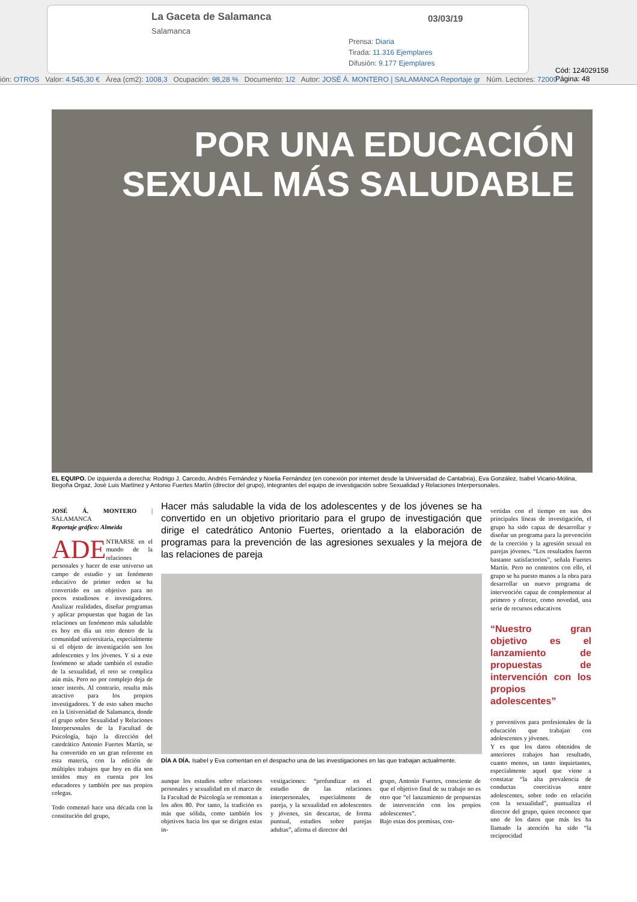La Gaceta de Salamanca
Salamanca
03/03/19
Prensa: Diaria
Tirada: 11.316 Ejemplares
Difusión: 9.177 Ejemplares
Cód: 124029158 Página: 48
ión: OTROS Valor: 4.545,30 € Área (cm2): 1008,3 Ocupación: 98,28 % Documento: 1/2 Autor: JOSÉ Á. MONTERO | SALAMANCA Reportaje gr Núm. Lectores: 72000
POR UNA EDUCACIÓN
SEXUAL MÁS SALUDABLE
EL EQUIPO. De izquierda a derecha: Rodrigo J. Carcedo, Andrés Fernández y Noelia Fernández (en conexión por internet desde la Universidad de Cantabria), Eva González, Isabel Vicario-Molina, Begoña Orgaz, José Luis Martínez y Antonio Fuertes Martín (director del grupo), integrantes del equipo de investigación sobre Sexualidad y Relaciones Interpersonales.
JOSÉ Á. MONTERO | SALAMANCA
Reportaje gráfico: Almeida
ADE NTRARSE en el mundo de la relaciones personales y hacer de este universo un campo de estudio y un fenómeno educativo de primer orden se ha convertido en un objetivo para no pocos estudiosos e investigadores. Analizar realidades, diseñar programas y aplicar propuestas que hagan de las relaciones un fenómeno más saludable es hoy en día un reto dentro de la comunidad universitaria, especialmente si el objeto de investigación son los adolescentes y los jóvenes. Y si a este fenómeno se añade también el estudio de la sexualidad, el reto se complica aún más. Pero no por complejo deja de tener interés. Al contrario, resulta más atractivo para los propios investigadores. Y de esto saben mucho en la Universidad de Salamanca, donde el grupo sobre Sexualidad y Relaciones Interpersonales de la Facultad de Psicología, bajo la dirección del catedrático Antonio Fuertes Martín, se ha convertido en un gran referente en esta materia, con la edición de múltiples trabajos que hoy en día son tenidos muy en cuenta por los educadores y también por sus propios colegas.
Todo comenzó hace una década con la constitución del grupo,
Hacer más saludable la vida de los adolescentes y de los jóvenes se ha convertido en un objetivo prioritario para el grupo de investigación que dirige el catedrático Antonio Fuertes, orientado a la elaboración de programas para la prevención de las agresiones sexuales y la mejora de las relaciones de pareja
DÍA A DÍA. Isabel y Eva comentan en el despacho una de las investigaciones en las que trabajan actualmente.
aunque los estudios sobre relaciones personales y sexualidad en el marco de la Facultad de Psicología se remontan a los años 80. Por tanto, la tradición es más que sólida, como también los objetivos hacia los que se dirigen estas in-
vestigaciones: “profundizar en el estudio de las relaciones interpersonales, especialmente de pareja, y la sexualidad en adolescentes y jóvenes, sin descartar, de forma puntual, estudios sobre parejas adultas”, afirma el director del
grupo, Antonio Fuertes, consciente de que el objetivo final de su trabajo no es otro que “el lanzamiento de propuestas de intervención con los propios adolescentes”.
Bajo estas dos premisas, con-
vertidas con el tiempo en sus dos principales líneas de investigación, el grupo ha sido capaz de desarrollar y diseñar un programa para la prevención de la coerción y la agresión sexual en parejas jóvenes. “Los resultados fueron bastante satisfactorios”, señala Fuertes Martín. Pero no contentos con ello, el grupo se ha puesto manos a la obra para desarrollar un nuevo programa de intervención capaz de complementar al primero y ofrecer, como novedad, una serie de recursos educativos
“Nuestro gran objetivo es el lanzamiento de propuestas de intervención con los propios adolescentes”
y preventivos para profesionales de la educación que trabajan con adolescentes y jóvenes.
Y es que los datos obtenidos de anteriores trabajos han resultado, cuanto menos, un tanto inquietantes, especialmente aquel que viene a constatar “la alta prevalencia de conductas coercitivas entre adolescentes, sobre todo en relación con la sexualidad”, puntualiza el director del grupo, quien reconoce que uno de los datos que más les ha llamado la atención ha sido “la reciprocidad